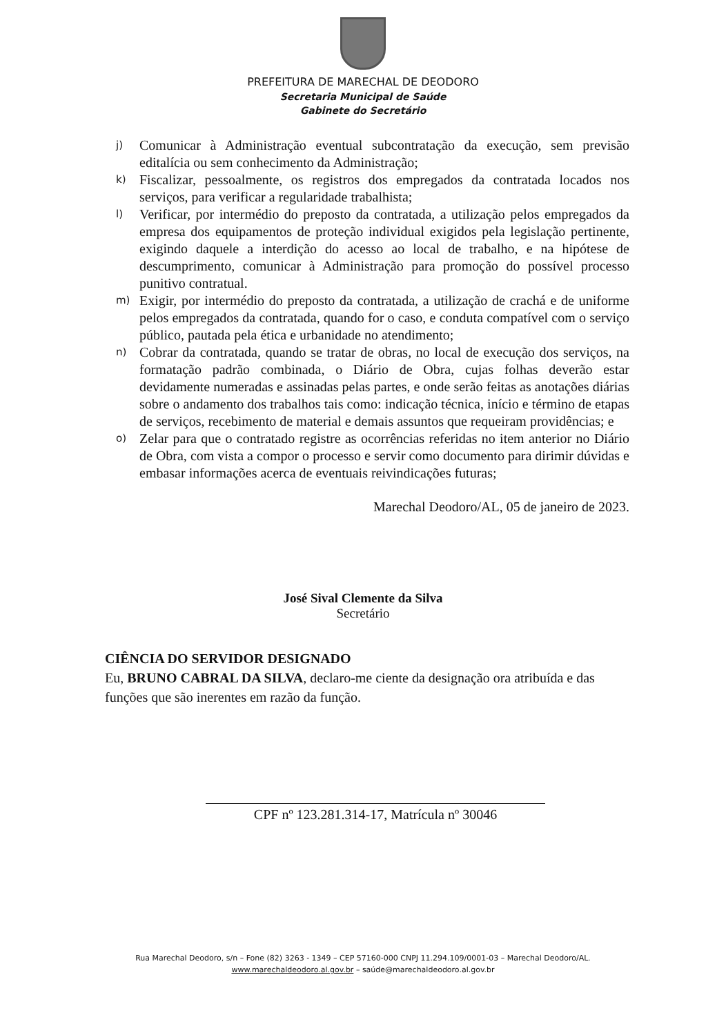PREFEITURA DE MARECHAL DE DEODORO
Secretaria Municipal de Saúde
Gabinete do Secretário
j) Comunicar à Administração eventual subcontratação da execução, sem previsão editalícia ou sem conhecimento da Administração;
k) Fiscalizar, pessoalmente, os registros dos empregados da contratada locados nos serviços, para verificar a regularidade trabalhista;
l) Verificar, por intermédio do preposto da contratada, a utilização pelos empregados da empresa dos equipamentos de proteção individual exigidos pela legislação pertinente, exigindo daquele a interdição do acesso ao local de trabalho, e na hipótese de descumprimento, comunicar à Administração para promoção do possível processo punitivo contratual.
m) Exigir, por intermédio do preposto da contratada, a utilização de crachá e de uniforme pelos empregados da contratada, quando for o caso, e conduta compatível com o serviço público, pautada pela ética e urbanidade no atendimento;
n) Cobrar da contratada, quando se tratar de obras, no local de execução dos serviços, na formatação padrão combinada, o Diário de Obra, cujas folhas deverão estar devidamente numeradas e assinadas pelas partes, e onde serão feitas as anotações diárias sobre o andamento dos trabalhos tais como: indicação técnica, início e término de etapas de serviços, recebimento de material e demais assuntos que requeiram providências; e
o) Zelar para que o contratado registre as ocorrências referidas no item anterior no Diário de Obra, com vista a compor o processo e servir como documento para dirimir dúvidas e embasar informações acerca de eventuais reivindicações futuras;
Marechal Deodoro/AL, 05 de janeiro de 2023.
José Sival Clemente da Silva
Secretário
CIÊNCIA DO SERVIDOR DESIGNADO
Eu, BRUNO CABRAL DA SILVA, declaro-me ciente da designação ora atribuída e das funções que são inerentes em razão da função.
CPF nº 123.281.314-17, Matrícula nº 30046
Rua Marechal Deodoro, s/n – Fone (82) 3263 - 1349 – CEP 57160-000 CNPJ 11.294.109/0001-03 – Marechal Deodoro/AL.
www.marechaldeodoro.al.gov.br – saúde@marechaldeodoro.al.gov.br